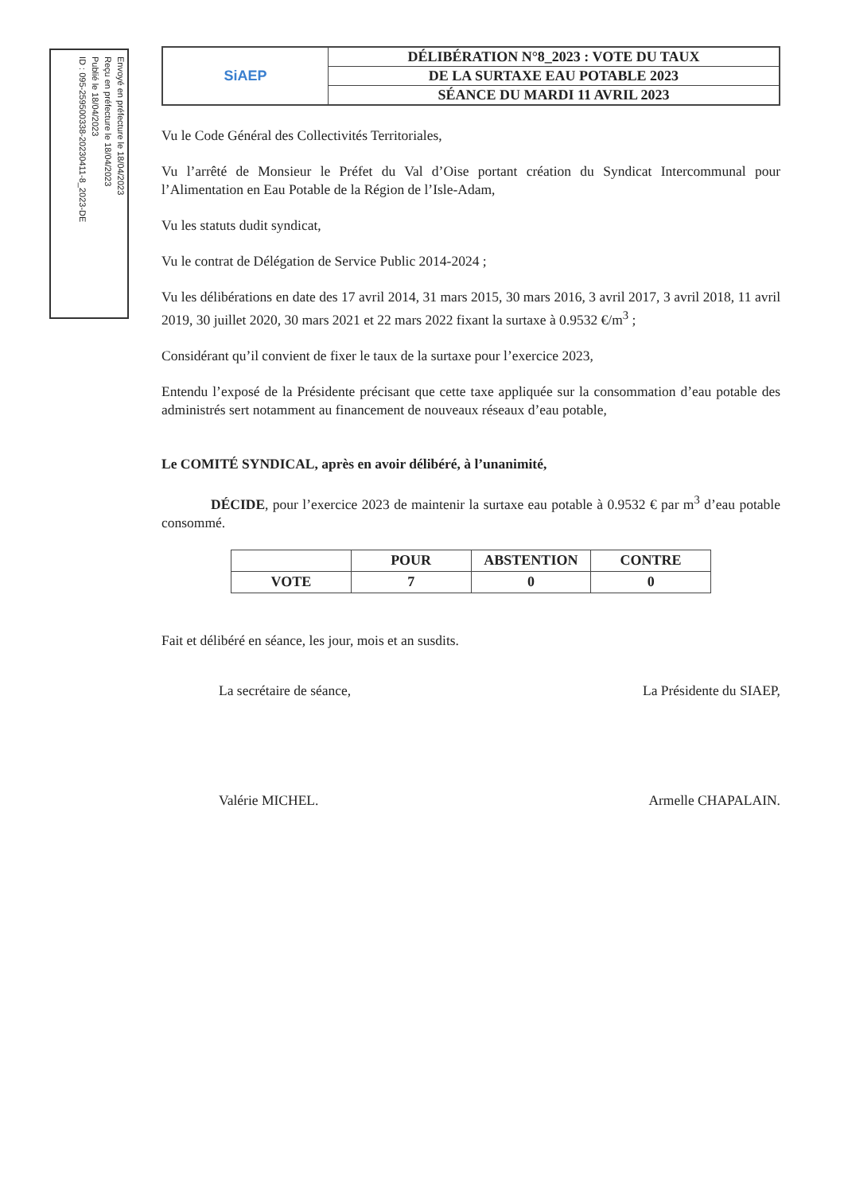Envoyé en préfecture le 18/04/2023
Reçu en préfecture le 18/04/2023
Publié le 18/04/2023
ID : 095-259500338-20230411-8_2023-DE
| SiAEP | DÉLIBÉRATION N°8_2023 : VOTE DU TAUX |
| | DE LA SURTAXE EAU POTABLE 2023 |
| | SÉANCE DU MARDI 11 AVRIL 2023 |
Vu le Code Général des Collectivités Territoriales,
Vu l’arrêté de Monsieur le Préfet du Val d’Oise portant création du Syndicat Intercommunal pour l’Alimentation en Eau Potable de la Région de l’Isle-Adam,
Vu les statuts dudit syndicat,
Vu le contrat de Délégation de Service Public 2014-2024 ;
Vu les délibérations en date des 17 avril 2014, 31 mars 2015, 30 mars 2016, 3 avril 2017, 3 avril 2018, 11 avril 2019, 30 juillet 2020, 30 mars 2021 et 22 mars 2022 fixant la surtaxe à 0.9532 €/m<sup>3</sup> ;
Considérant qu’il convient de fixer le taux de la surtaxe pour l’exercice 2023,
Entendu l’exposé de la Présidente précisant que cette taxe appliquée sur la consommation d’eau potable des administrés sert notamment au financement de nouveaux réseaux d’eau potable,
Le COMITÉ SYNDICAL, après en avoir délibéré, à l’unanimité,
DÉCIDE, pour l’exercice 2023 de maintenir la surtaxe eau potable à 0.9532 € par m<sup>3</sup> d’eau potable consommé.
| | POUR | ABSTENTION | CONTRE |
| --- | --- | --- | --- |
| VOTE | 7 | 0 | 0 |
Fait et délibéré en séance, les jour, mois et an susdits.
La secrétaire de séance,
Valérie MICHEL.
La Présidente du SIAEP,
Armelle CHAPALAIN.